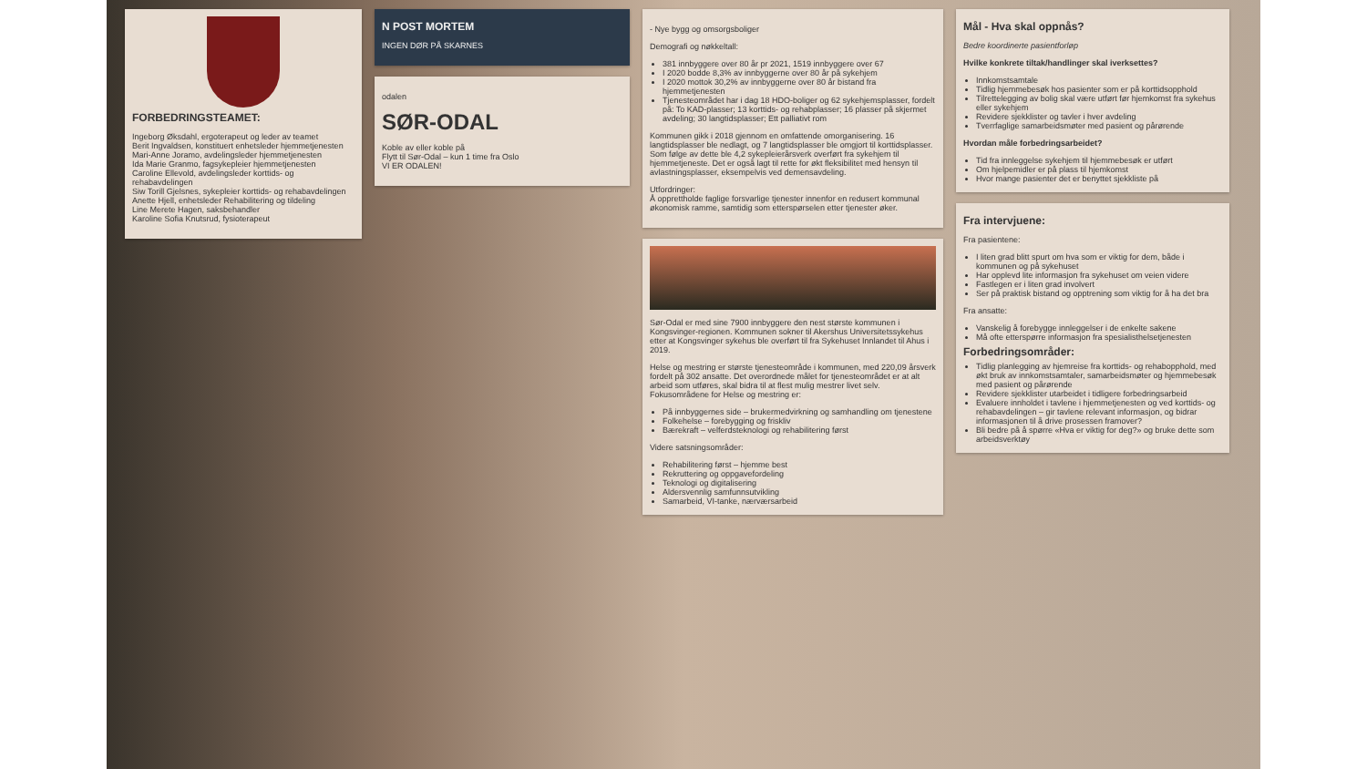FORBEDRINGSTEAMET:
Ingeborg Øksdahl, ergoterapeut og leder av teamet
Berit Ingvaldsen, konstituert enhetsleder hjemmetjenesten
Mari-Anne Joramo, avdelingsleder hjemmetjenesten
Ida Marie Granmo, fagsykepleier hjemmetjenesten
Caroline Ellevold, avdelingsleder korttids- og rehabavdelingen
Siw Torill Gjelsnes, sykepleier korttids- og rehabavdelingen
Anette Hjell, enhetsleder Rehabilitering og tildeling
Line Merete Hagen, saksbehandler
Karoline Sofia Knutsrud, fysioterapeut
N POST MORTEM
INGEN DØR PÅ SKARNES
odalen
SØR-ODAL
Koble av eller koble på
Flytt til Sør-Odal – kun 1 time fra Oslo
VI ER ODALEN!
- Nye bygg og omsorgsboliger
Demografi og nøkkeltall:
381 innbyggere over 80 år pr 2021, 1519 innbyggere over 67
I 2020 bodde 8,3% av innbyggerne over 80 år på sykehjem
I 2020 mottok 30,2% av innbyggerne over 80 år bistand fra hjemmetjenesten
Tjenesteområdet har i dag 18 HDO-boliger og 62 sykehjemsplasser, fordelt på: To KAD-plasser; 13 korttids- og rehabplasser; 16 plasser på skjermet avdeling; 30 langtidsplasser; Ett palliativt rom
Kommunen gikk i 2018 gjennom en omfattende omorganisering. 16 langtidsplasser ble nedlagt, og 7 langtidsplasser ble omgjort til korttidsplasser. Som følge av dette ble 4,2 sykepleierårsverk overført fra sykehjem til hjemmetjeneste. Det er også lagt til rette for økt fleksibilitet med hensyn til avlastningsplasser, eksempelvis ved demensavdeling.
Utfordringer:
Å opprettholde faglige forsvarlige tjenester innenfor en redusert kommunal økonomisk ramme, samtidig som etterspørselen etter tjenester øker.
Sør-Odal er med sine 7900 innbyggere den nest største kommunen i Kongsvinger-regionen. Kommunen sokner til Akershus Universitetssykehus etter at Kongsvinger sykehus ble overført til fra Sykehuset Innlandet til Ahus i 2019.
Helse og mestring er største tjenesteområde i kommunen, med 220,09 årsverk fordelt på 302 ansatte. Det overordnede målet for tjenesteområdet er at alt arbeid som utføres, skal bidra til at flest mulig mestrer livet selv. Fokusområdene for Helse og mestring er:
På innbyggernes side – brukermedvirkning og samhandling om tjenestene
Folkehelse – forebygging og friskliv
Bærekraft – velferdsteknologi og rehabilitering først
Videre satsningsområder:
Rehabilitering først – hjemme best
Rekruttering og oppgavefordeling
Teknologi og digitalisering
Aldersvennlig samfunnsutvikling
Samarbeid, VI-tanke, nærværsarbeid
Mål - Hva skal oppnås?
Bedre koordinerte pasientforløp
Hvilke konkrete tiltak/handlinger skal iverksettes?
Innkomstsamtale
Tidlig hjemmebesøk hos pasienter som er på korttidsopphold
Tilrettelegging av bolig skal være utført før hjemkomst fra sykehus eller sykehjem
Revidere sjekklister og tavler i hver avdeling
Tverrfaglige samarbeidsmøter med pasient og pårørende
Hvordan måle forbedringsarbeidet?
Tid fra innleggelse sykehjem til hjemmebesøk er utført
Om hjelpemidler er på plass til hjemkomst
Hvor mange pasienter det er benyttet sjekkliste på
Fra intervjuene:
Fra pasientene:
I liten grad blitt spurt om hva som er viktig for dem, både i kommunen og på sykehuset
Har opplevd lite informasjon fra sykehuset om veien videre
Fastlegen er i liten grad involvert
Ser på praktisk bistand og opptrening som viktig for å ha det bra
Fra ansatte:
Vanskelig å forebygge innleggelser i de enkelte sakene
Må ofte etterspørre informasjon fra spesialisthelsetjenesten
Forbedringsområder:
Tidlig planlegging av hjemreise fra korttids- og rehabopphold, med økt bruk av innkomstsamtaler, samarbeidsmøter og hjemmebesøk med pasient og pårørende
Revidere sjekklister utarbeidet i tidligere forbedringsarbeid
Evaluere innholdet i tavlene i hjemmetjenesten og ved korttids- og rehabavdelingen – gir tavlene relevant informasjon, og bidrar informasjonen til å drive prosessen framover?
Bli bedre på å spørre «Hva er viktig for deg?» og bruke dette som arbeidsverktøy